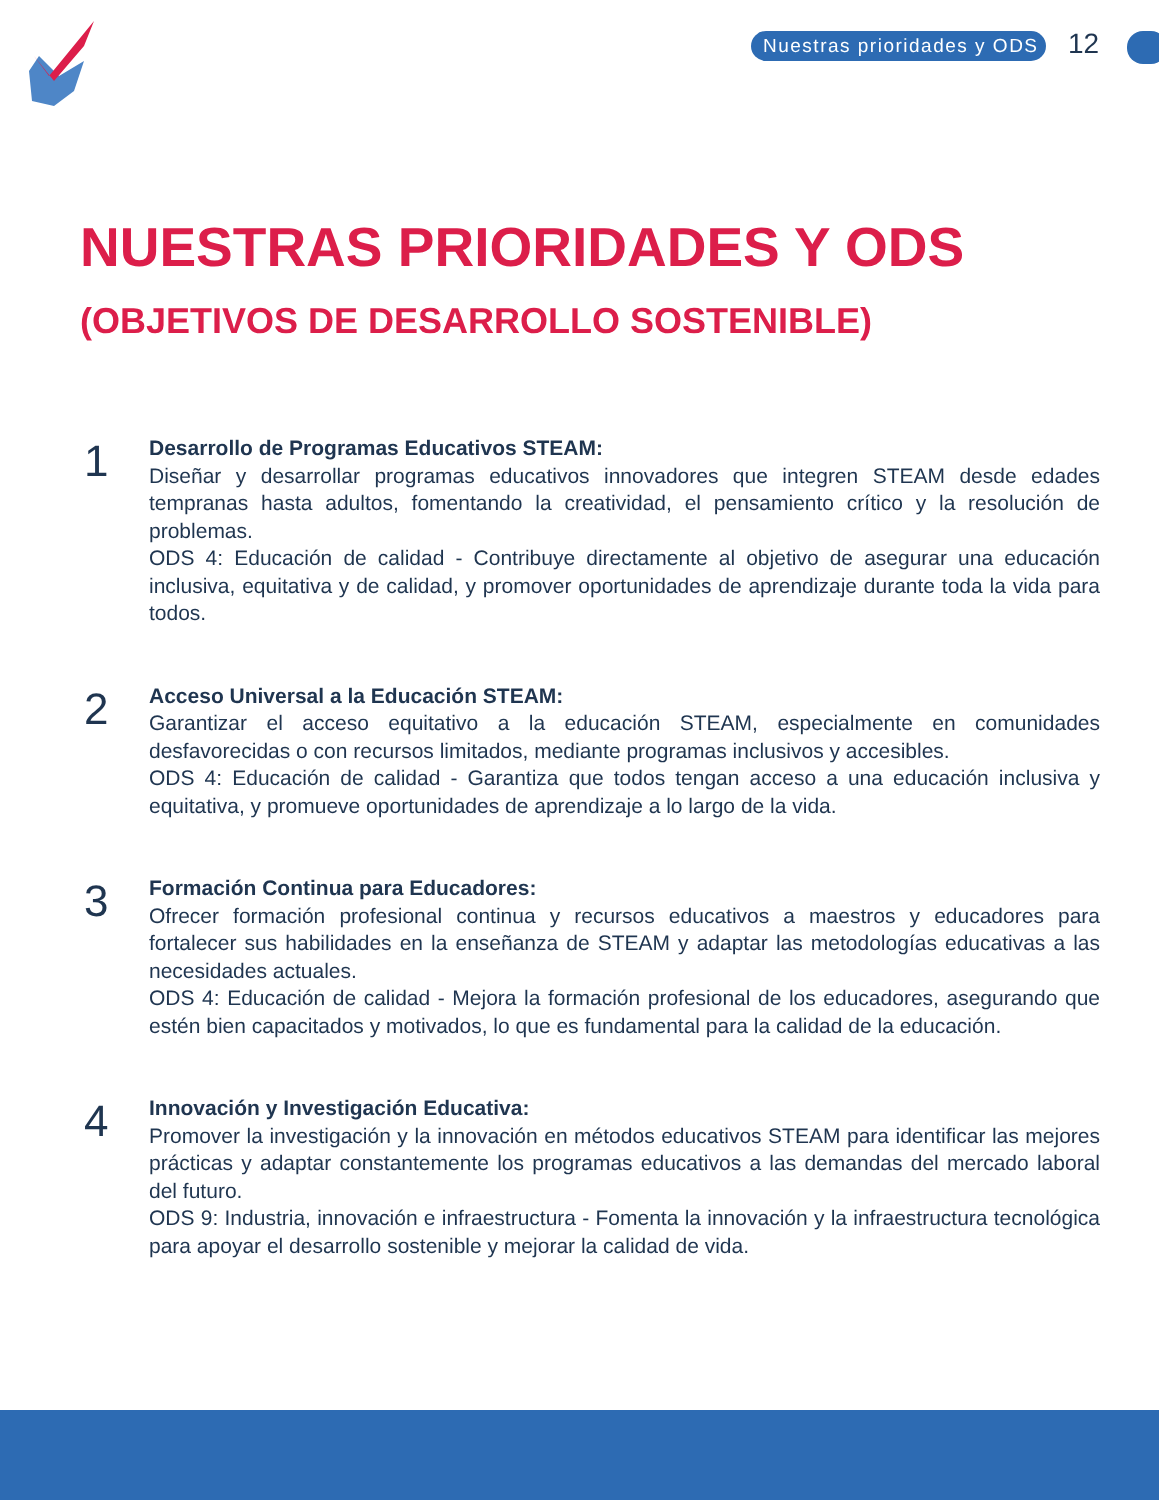Nuestras prioridades y ODS 12
NUESTRAS PRIORIDADES Y ODS
(OBJETIVOS DE DESARROLLO SOSTENIBLE)
1
Desarrollo de Programas Educativos STEAM:
Diseñar y desarrollar programas educativos innovadores que integren STEAM desde edades tempranas hasta adultos, fomentando la creatividad, el pensamiento crítico y la resolución de problemas.
ODS 4: Educación de calidad - Contribuye directamente al objetivo de asegurar una educación inclusiva, equitativa y de calidad, y promover oportunidades de aprendizaje durante toda la vida para todos.
2
Acceso Universal a la Educación STEAM:
Garantizar el acceso equitativo a la educación STEAM, especialmente en comunidades desfavorecidas o con recursos limitados, mediante programas inclusivos y accesibles.
ODS 4: Educación de calidad - Garantiza que todos tengan acceso a una educación inclusiva y equitativa, y promueve oportunidades de aprendizaje a lo largo de la vida.
3
Formación Continua para Educadores:
Ofrecer formación profesional continua y recursos educativos a maestros y educadores para fortalecer sus habilidades en la enseñanza de STEAM y adaptar las metodologías educativas a las necesidades actuales.
ODS 4: Educación de calidad - Mejora la formación profesional de los educadores, asegurando que estén bien capacitados y motivados, lo que es fundamental para la calidad de la educación.
4
Innovación y Investigación Educativa:
Promover la investigación y la innovación en métodos educativos STEAM para identificar las mejores prácticas y adaptar constantemente los programas educativos a las demandas del mercado laboral del futuro.
ODS 9: Industria, innovación e infraestructura - Fomenta la innovación y la infraestructura tecnológica para apoyar el desarrollo sostenible y mejorar la calidad de vida.